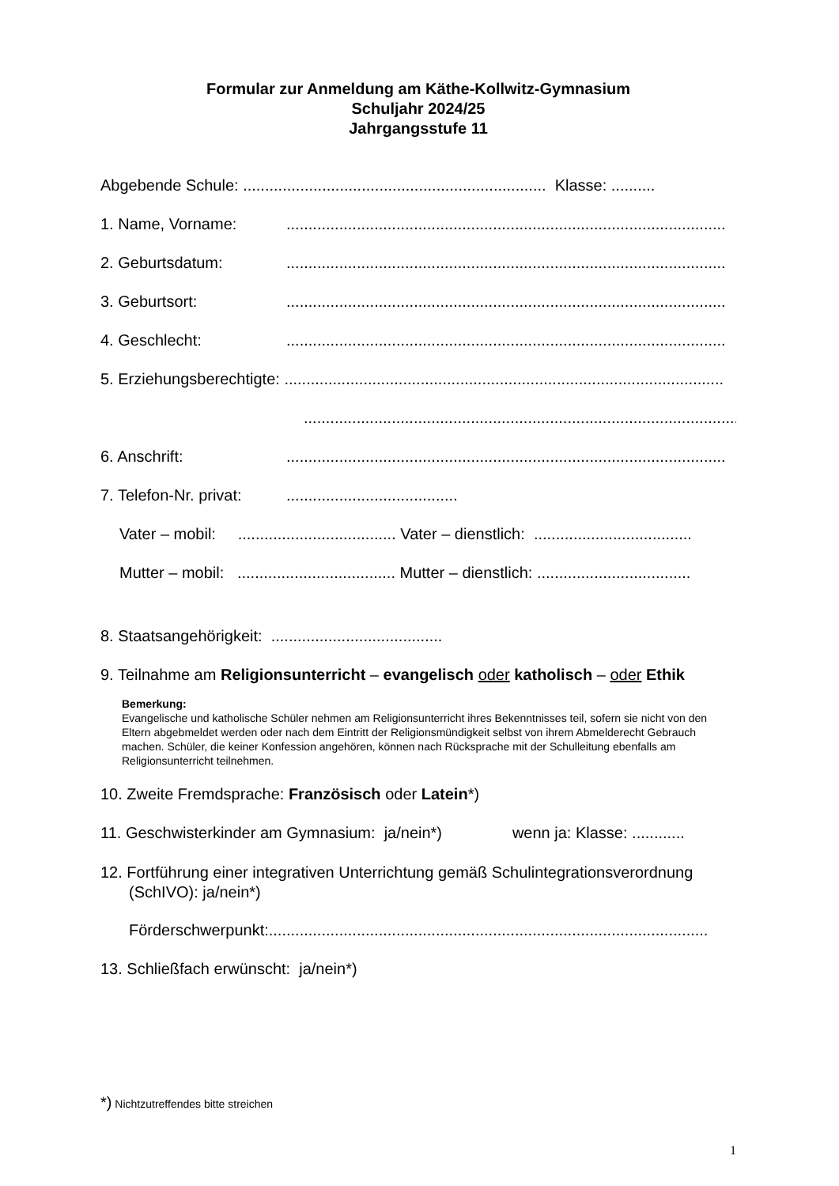Formular zur Anmeldung am Käthe-Kollwitz-Gymnasium
Schuljahr 2024/25
Jahrgangsstufe 11
Abgebende Schule: ..................................................................... Klasse: ..........
1. Name, Vorname:....................................................................................................
2. Geburtsdatum:....................................................................................................
3. Geburtsort:....................................................................................................
4. Geschlecht:....................................................................................................
5. Erziehungsberechtigte: ....................................................................................................
....................................................................................................
6. Anschrift:....................................................................................................
7. Telefon-Nr. privat:.......................................
Vater – mobil: .................................... Vater – dienstlich: ....................................
Mutter – mobil: .................................... Mutter – dienstlich: ...................................
8. Staatsangehörigkeit: .......................................
9. Teilnahme am Religionsunterricht – evangelisch oder katholisch – oder Ethik
Bemerkung:
Evangelische und katholische Schüler nehmen am Religionsunterricht ihres Bekenntnisses teil, sofern sie nicht von den Eltern abgebmeldet werden oder nach dem Eintritt der Religionsmündigkeit selbst von ihrem Abmelderecht Gebrauch machen. Schüler, die keiner Konfession angehören, können nach Rücksprache mit der Schulleitung ebenfalls am Religionsunterricht teilnehmen.
10. Zweite Fremdsprache: Französisch oder Latein*)
11. Geschwisterkinder am Gymnasium: ja/nein*) wenn ja: Klasse: ............
12. Fortführung einer integrativen Unterrichtung gemäß Schulintegrationsverordnung (SchIVO): ja/nein*)
Förderschwerpunkt: ....................................................................................................
13. Schließfach erwünscht: ja/nein*)
*) Nichtzutreffendes bitte streichen
1